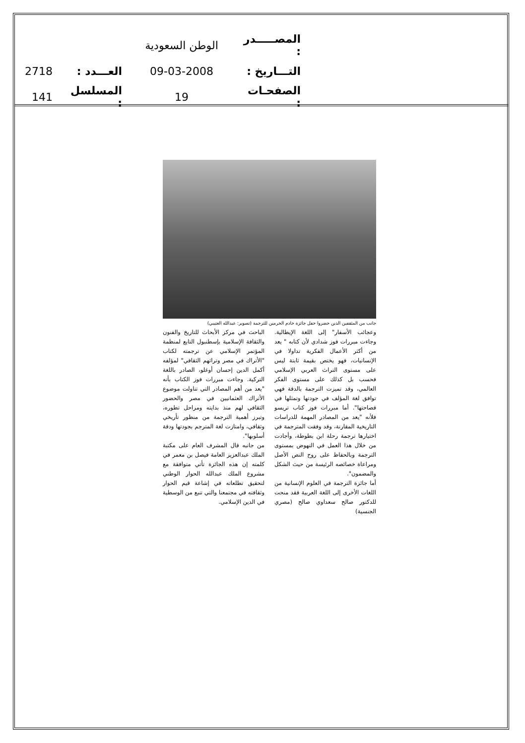| المصـــــدر : | الوطن السعودية | | |
| التـــاريخ : | 09-03-2008 | العـــدد : | 2718 |
| الصفحـات : | 19 | المسلسل : | 141 |
جانب من المثقفين الذين حضروا حفل جائزة خادم الحرمين للترجمة (تصوير: عبدالله العتيبي)
وعجائب الأسفار" إلى اللغة الإيطالية. وجاءت مبررات فوز شدادي لأن كتابه " يعد من أكثر الأعمال الفكرية تداولا في الإنسانيات، فهو يختص بقيمة ثابتة ليس على مستوى التراث العربي الإسلامي فحسب بل كذلك على مستوى الفكر العالمي، وقد تميزت الترجمة بالدقة فهي توافق لغة المؤلف في جودتها وتمثلها في فصاحتها". أما مبررات فوز كتاب تريسو فلأنه "يعد من المصادر المهمة للدراسات التاريخية المقارنة، وقد وفقت المترجمة في اختيارها ترجمة رحلة ابن بطوطة، وأجادت من خلال هذا العمل في النهوض بمستوى الترجمة وبالحفاظ على روح النص الأصل ومراعاة خصائصه الرئيسة من حيث الشكل والمضمون".
أما جائزة الترجمة في العلوم الإنسانية من اللغات الأخرى إلى اللغة العربية فقد منحت للدكتور صالح سعداوي صالح (مصري الجنسية)
الباحث في مركز الأبحاث للتاريخ والفنون والثقافة الإسلامية بإسطنبول التابع لمنظمة المؤتمر الإسلامي عن ترجمته لكتاب "الأتراك في مصر وتراثهم الثقافي" لمؤلفه أكمل الدين إحسان أوغلو، الصادر باللغة التركية. وجاءت مبررات فوز الكتاب بأنه "يعد من أهم المصادر التي تناولت موضوع الأتراك العثمانيين في مصر والحضور الثقافي لهم منذ بدايته ومراحل تطوره، وتبرز أهمية الترجمة من منظور تأريخي وثقافي، وامتازت لغة المترجم بجودتها ودقة أسلوبها".
من جانبه قال المشرف العام على مكتبة الملك عبدالعزيز العامة فيصل بن معمر في كلمته إن هذه الجائزة تأتي متوافقة مع مشروع الملك عبدالله الحوار الوطني لتحقيق تطلعاته في إشاعة قيم الحوار وثقافته في مجتمعنا والتي تنبع من الوسطية في الدين الإسلامي.